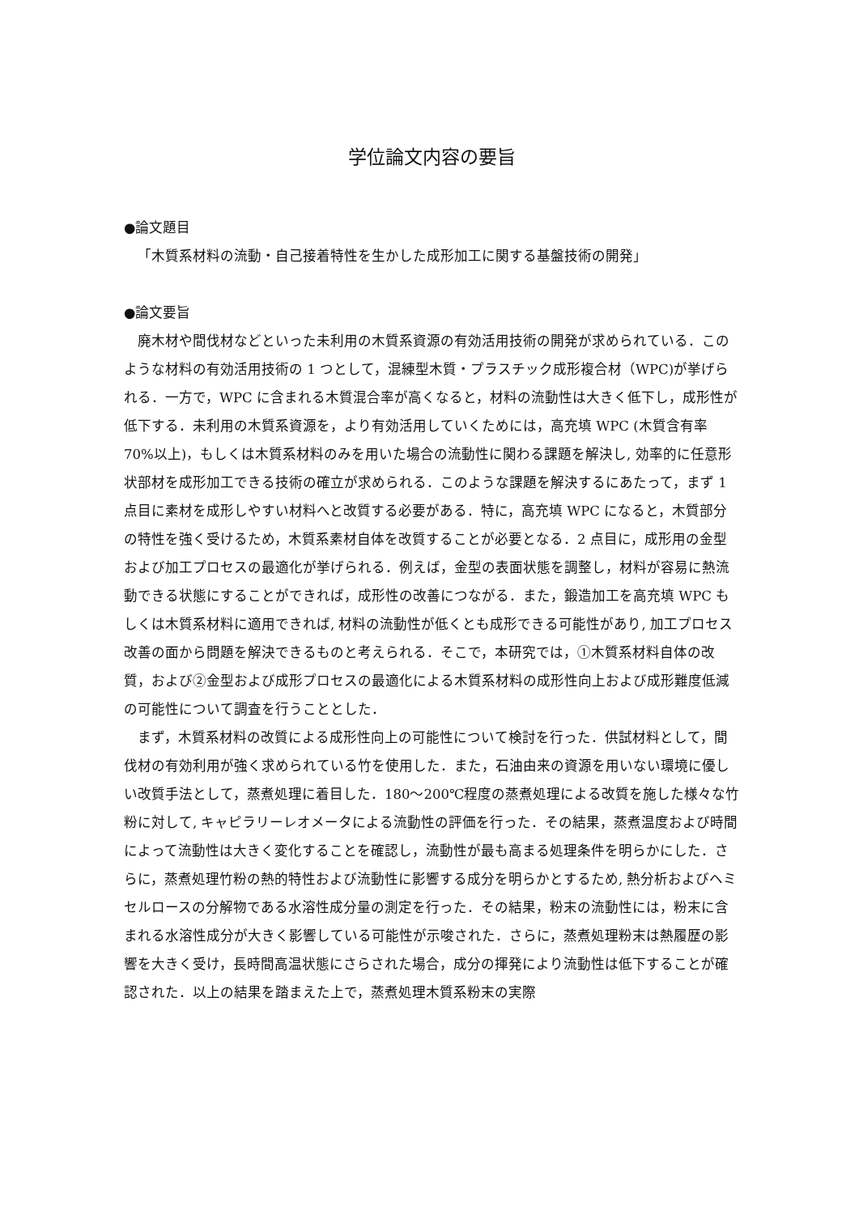学位論文内容の要旨
●論文題目
「木質系材料の流動・自己接着特性を生かした成形加工に関する基盤技術の開発」
●論文要旨
廃木材や間伐材などといった未利用の木質系資源の有効活用技術の開発が求められている．このような材料の有効活用技術の 1 つとして，混練型木質・プラスチック成形複合材（WPC)が挙げられる．一方で，WPC に含まれる木質混合率が高くなると，材料の流動性は大きく低下し，成形性が低下する．未利用の木質系資源を，より有効活用していくためには，高充填 WPC (木質含有率 70%以上)，もしくは木質系材料のみを用いた場合の流動性に関わる課題を解決し, 効率的に任意形状部材を成形加工できる技術の確立が求められる．このような課題を解決するにあたって，まず 1 点目に素材を成形しやすい材料へと改質する必要がある．特に，高充填 WPC になると，木質部分の特性を強く受けるため，木質系素材自体を改質することが必要となる．2 点目に，成形用の金型および加工プロセスの最適化が挙げられる．例えば，金型の表面状態を調整し，材料が容易に熱流動できる状態にすることができれば，成形性の改善につながる．また，鍛造加工を高充填 WPC もしくは木質系材料に適用できれば, 材料の流動性が低くとも成形できる可能性があり, 加工プロセス改善の面から問題を解決できるものと考えられる．そこで，本研究では，①木質系材料自体の改質，および②金型および成形プロセスの最適化による木質系材料の成形性向上および成形難度低減の可能性について調査を行うこととした．
まず，木質系材料の改質による成形性向上の可能性について検討を行った．供試材料として，間伐材の有効利用が強く求められている竹を使用した．また，石油由来の資源を用いない環境に優しい改質手法として，蒸煮処理に着目した．180～200℃程度の蒸煮処理による改質を施した様々な竹粉に対して, キャピラリーレオメータによる流動性の評価を行った．その結果，蒸煮温度および時間によって流動性は大きく変化することを確認し，流動性が最も高まる処理条件を明らかにした．さらに，蒸煮処理竹粉の熱的特性および流動性に影響する成分を明らかとするため, 熱分析およびヘミセルロースの分解物である水溶性成分量の測定を行った．その結果，粉末の流動性には，粉末に含まれる水溶性成分が大きく影響している可能性が示唆された．さらに，蒸煮処理粉末は熱履歴の影響を大きく受け，長時間高温状態にさらされた場合，成分の揮発により流動性は低下することが確認された．以上の結果を踏まえた上で，蒸煮処理木質系粉末の実際